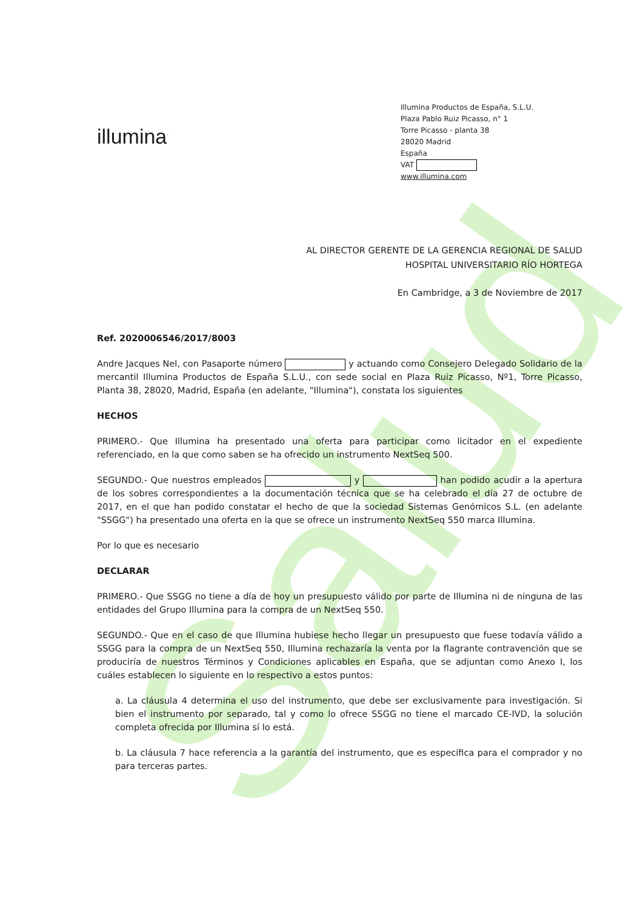Salud
illumina<sup>·</sup>
Illumina Productos de España, S.L.U.
Plaza Pablo Ruiz Picasso, n° 1
Torre Picasso - planta 38
28020 Madrid
España
VAT
www.illumina.com
AL DIRECTOR GERENTE DE LA GERENCIA REGIONAL DE SALUD
HOSPITAL UNIVERSITARIO RÍO HORTEGA
En Cambridge, a 3 de Noviembre de 2017
Ref. 2020006546/2017/8003
Andre Jacques Nel, con Pasaporte número y actuando como Consejero Delegado Solidario de la mercantil Illumina Productos de España S.L.U., con sede social en Plaza Ruiz Picasso, Nº1, Torre Picasso, Planta 38, 28020, Madrid, España (en adelante, "Illumina"), constata los siguientes
HECHOS
PRIMERO.- Que Illumina ha presentado una oferta para participar como licitador en el expediente referenciado, en la que como saben se ha ofrecido un instrumento NextSeq 500.
SEGUNDO.- Que nuestros empleados y han podido acudir a la apertura de los sobres correspondientes a la documentación técnica que se ha celebrado el día 27 de octubre de 2017, en el que han podido constatar el hecho de que la sociedad Sistemas Genómicos S.L. (en adelante "SSGG") ha presentado una oferta en la que se ofrece un instrumento NextSeq 550 marca Illumina.
Por lo que es necesario
DECLARAR
PRIMERO.- Que SSGG no tiene a día de hoy un presupuesto válido por parte de Illumina ni de ninguna de las entidades del Grupo Illumina para la compra de un NextSeq 550.
SEGUNDO.- Que en el caso de que Illumina hubiese hecho llegar un presupuesto que fuese todavía válido a SSGG para la compra de un NextSeq 550, Illumina rechazaría la venta por la flagrante contravención que se produciría de nuestros Términos y Condiciones aplicables en España, que se adjuntan como Anexo I, los cuáles establecen lo siguiente en lo respectivo a estos puntos:
a. La cláusula 4 determina el uso del instrumento, que debe ser exclusivamente para investigación. Si bien el instrumento por separado, tal y como lo ofrece SSGG no tiene el marcado CE-IVD, la solución completa ofrecida por Illumina sí lo está.
b. La cláusula 7 hace referencia a la garantía del instrumento, que es específica para el comprador y no para terceras partes.